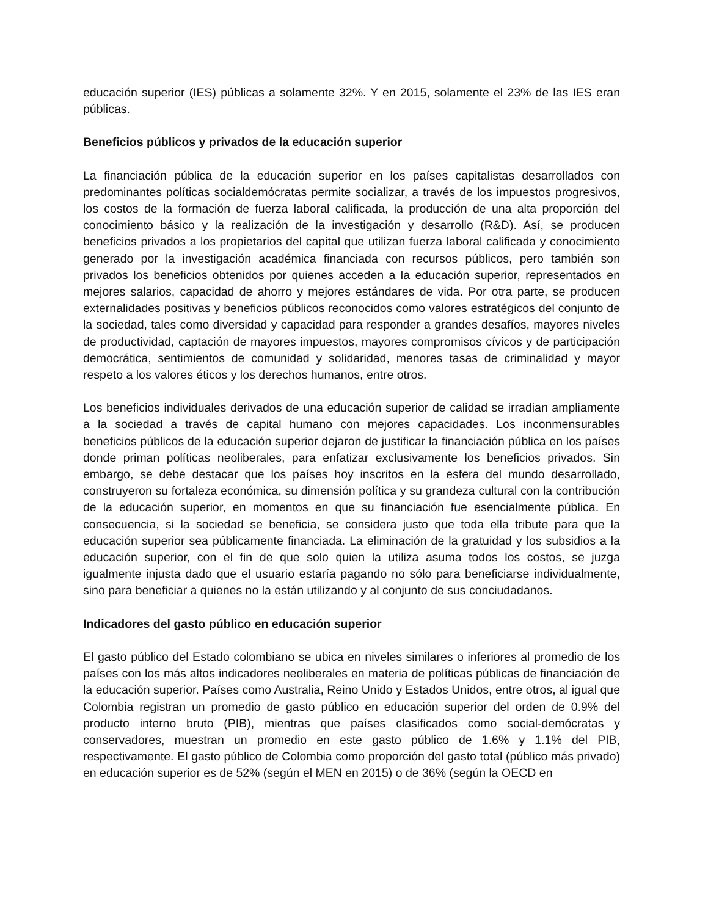educación superior (IES) públicas a solamente 32%. Y en 2015, solamente el 23% de las IES eran públicas.
Beneficios públicos y privados de la educación superior
La financiación pública de la educación superior en los países capitalistas desarrollados con predominantes políticas socialdemócratas permite socializar, a través de los impuestos progresivos, los costos de la formación de fuerza laboral calificada, la producción de una alta proporción del conocimiento básico y la realización de la investigación y desarrollo (R&D). Así, se producen beneficios privados a los propietarios del capital que utilizan fuerza laboral calificada y conocimiento generado por la investigación académica financiada con recursos públicos, pero también son privados los beneficios obtenidos por quienes acceden a la educación superior, representados en mejores salarios, capacidad de ahorro y mejores estándares de vida. Por otra parte, se producen externalidades positivas y beneficios públicos reconocidos como valores estratégicos del conjunto de la sociedad, tales como diversidad y capacidad para responder a grandes desafíos, mayores niveles de productividad, captación de mayores impuestos, mayores compromisos cívicos y de participación democrática, sentimientos de comunidad y solidaridad, menores tasas de criminalidad y mayor respeto a los valores éticos y los derechos humanos, entre otros.
Los beneficios individuales derivados de una educación superior de calidad se irradian ampliamente a la sociedad a través de capital humano con mejores capacidades. Los inconmensurables beneficios públicos de la educación superior dejaron de justificar la financiación pública en los países donde priman políticas neoliberales, para enfatizar exclusivamente los beneficios privados. Sin embargo, se debe destacar que los países hoy inscritos en la esfera del mundo desarrollado, construyeron su fortaleza económica, su dimensión política y su grandeza cultural con la contribución de la educación superior, en momentos en que su financiación fue esencialmente pública. En consecuencia, si la sociedad se beneficia, se considera justo que toda ella tribute para que la educación superior sea públicamente financiada. La eliminación de la gratuidad y los subsidios a la educación superior, con el fin de que solo quien la utiliza asuma todos los costos, se juzga igualmente injusta dado que el usuario estaría pagando no sólo para beneficiarse individualmente, sino para beneficiar a quienes no la están utilizando y al conjunto de sus conciudadanos.
Indicadores del gasto público en educación superior
El gasto público del Estado colombiano se ubica en niveles similares o inferiores al promedio de los países con los más altos indicadores neoliberales en materia de políticas públicas de financiación de la educación superior. Países como Australia, Reino Unido y Estados Unidos, entre otros, al igual que Colombia registran un promedio de gasto público en educación superior del orden de 0.9% del producto interno bruto (PIB), mientras que países clasificados como social-demócratas y conservadores, muestran un promedio en este gasto público de 1.6% y 1.1% del PIB, respectivamente. El gasto público de Colombia como proporción del gasto total (público más privado) en educación superior es de 52% (según el MEN en 2015) o de 36% (según la OECD en